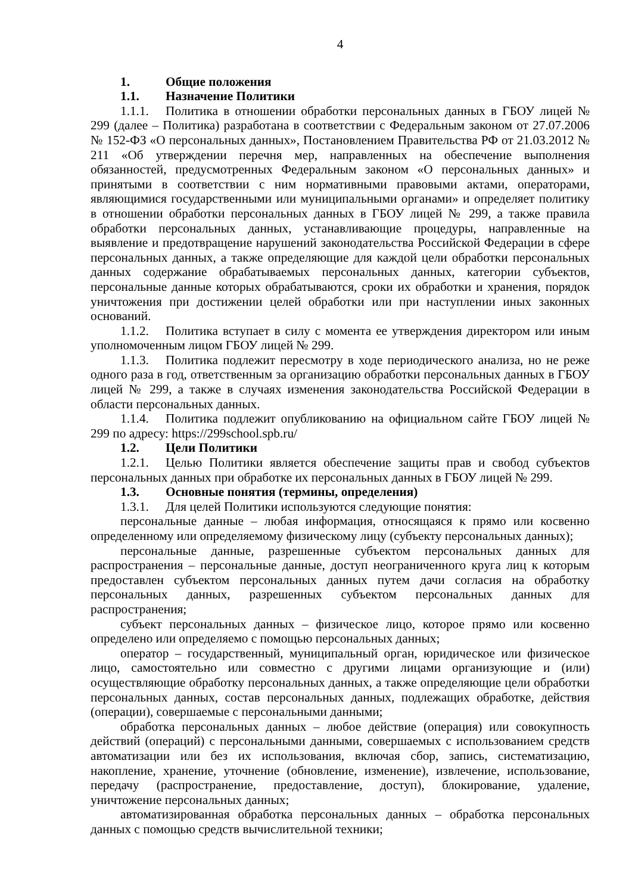4
1. Общие положения
1.1. Назначение Политики
1.1.1. Политика в отношении обработки персональных данных в ГБОУ лицей № 299 (далее – Политика) разработана в соответствии с Федеральным законом от 27.07.2006 № 152-ФЗ «О персональных данных», Постановлением Правительства РФ от 21.03.2012 № 211 «Об утверждении перечня мер, направленных на обеспечение выполнения обязанностей, предусмотренных Федеральным законом «О персональных данных» и принятыми в соответствии с ним нормативными правовыми актами, операторами, являющимися государственными или муниципальными органами» и определяет политику в отношении обработки персональных данных в ГБОУ лицей № 299, а также правила обработки персональных данных, устанавливающие процедуры, направленные на выявление и предотвращение нарушений законодательства Российской Федерации в сфере персональных данных, а также определяющие для каждой цели обработки персональных данных содержание обрабатываемых персональных данных, категории субъектов, персональные данные которых обрабатываются, сроки их обработки и хранения, порядок уничтожения при достижении целей обработки или при наступлении иных законных оснований.
1.1.2. Политика вступает в силу с момента ее утверждения директором или иным уполномоченным лицом ГБОУ лицей № 299.
1.1.3. Политика подлежит пересмотру в ходе периодического анализа, но не реже одного раза в год, ответственным за организацию обработки персональных данных в ГБОУ лицей № 299, а также в случаях изменения законодательства Российской Федерации в области персональных данных.
1.1.4. Политика подлежит опубликованию на официальном сайте ГБОУ лицей № 299 по адресу: https://299school.spb.ru/
1.2. Цели Политики
1.2.1. Целью Политики является обеспечение защиты прав и свобод субъектов персональных данных при обработке их персональных данных в ГБОУ лицей № 299.
1.3. Основные понятия (термины, определения)
1.3.1. Для целей Политики используются следующие понятия:
персональные данные – любая информация, относящаяся к прямо или косвенно определенному или определяемому физическому лицу (субъекту персональных данных);
персональные данные, разрешенные субъектом персональных данных для распространения – персональные данные, доступ неограниченного круга лиц к которым предоставлен субъектом персональных данных путем дачи согласия на обработку персональных данных, разрешенных субъектом персональных данных для распространения;
субъект персональных данных – физическое лицо, которое прямо или косвенно определено или определяемо с помощью персональных данных;
оператор – государственный, муниципальный орган, юридическое или физическое лицо, самостоятельно или совместно с другими лицами организующие и (или) осуществляющие обработку персональных данных, а также определяющие цели обработки персональных данных, состав персональных данных, подлежащих обработке, действия (операции), совершаемые с персональными данными;
обработка персональных данных – любое действие (операция) или совокупность действий (операций) с персональными данными, совершаемых с использованием средств автоматизации или без их использования, включая сбор, запись, систематизацию, накопление, хранение, уточнение (обновление, изменение), извлечение, использование, передачу (распространение, предоставление, доступ), блокирование, удаление, уничтожение персональных данных;
автоматизированная обработка персональных данных – обработка персональных данных с помощью средств вычислительной техники;